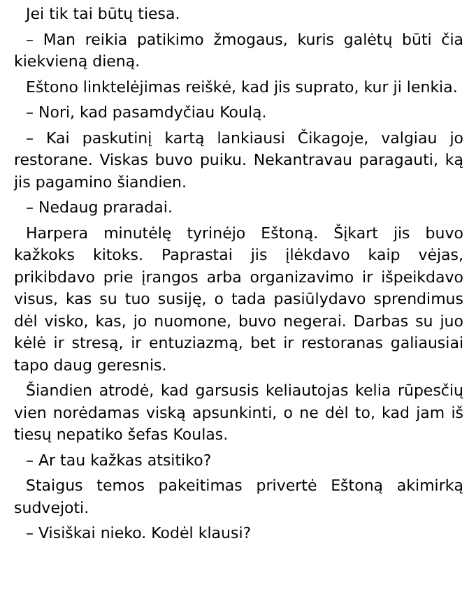Jei tik tai būtų tiesa.
– Man reikia patikimo žmogaus, kuris galėtų būti čia kiekvieną dieną.
Eštono linktelėjimas reiškė, kad jis suprato, kur ji lenkia.
– Nori, kad pasamdyčiau Koulą.
– Kai paskutinį kartą lankiausi Čikagoje, valgiau jo restorane. Viskas buvo puiku. Nekantravau paragauti, ką jis pagamino šiandien.
– Nedaug praradai.
Harpera minutėlę tyrinėjo Eštoną. Šįkart jis buvo kažkoks kitoks. Paprastai jis įlėkdavo kaip vėjas, prikibdavo prie įrangos arba organizavimo ir išpeikdavo visus, kas su tuo susiję, o tada pasiūlydavo sprendimus dėl visko, kas, jo nuomone, buvo negerai. Darbas su juo kėlė ir stresą, ir entuziazmą, bet ir restoranas galiausiai tapo daug geresnis.
Šiandien atrodė, kad garsusis keliautojas kelia rūpesčių vien norėdamas viską apsunkinti, o ne dėl to, kad jam iš tiesų nepatiko šefas Koulas.
– Ar tau kažkas atsitiko?
Staigus temos pakeitimas privertė Eštoną akimirką sudvejoti.
– Visiškai nieko. Kodėl klausi?